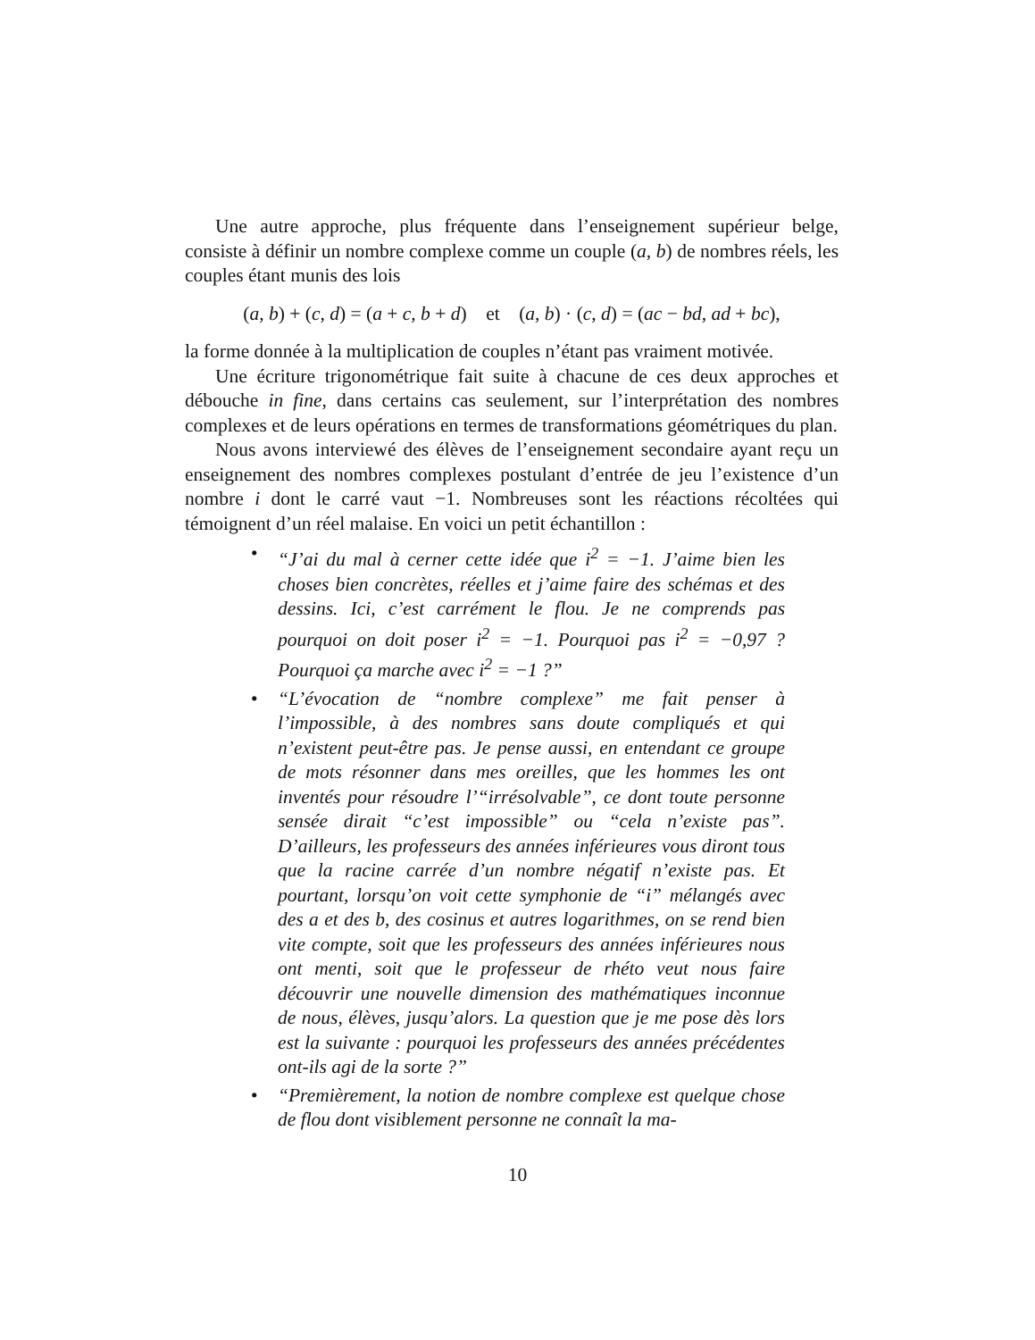Une autre approche, plus fréquente dans l’enseignement supérieur belge, consiste à définir un nombre complexe comme un couple (a, b) de nombres réels, les couples étant munis des lois
(a, b) + (c, d) = (a + c, b + d) et (a, b) · (c, d) = (ac − bd, ad + bc),
la forme donnée à la multiplication de couples n’étant pas vraiment motivée.
Une écriture trigonométrique fait suite à chacune de ces deux approches et débouche in fine, dans certains cas seulement, sur l’interprétation des nombres complexes et de leurs opérations en termes de transformations géométriques du plan.
Nous avons interviewé des élèves de l’enseignement secondaire ayant reçu un enseignement des nombres complexes postulant d’entrée de jeu l’existence d’un nombre i dont le carré vaut −1. Nombreuses sont les réactions récoltées qui témoignent d’un réel malaise. En voici un petit échantillon :
• “J’ai du mal à cerner cette idée que i<sup>2</sup> = −1. J’aime bien les choses bien concrètes, réelles et j’aime faire des schémas et des dessins. Ici, c’est carrément le flou. Je ne comprends pas pourquoi on doit poser i<sup>2</sup> = −1. Pourquoi pas i<sup>2</sup> = −0,97 ? Pourquoi ça marche avec i<sup>2</sup> = −1 ?”
• “L’évocation de “nombre complexe” me fait penser à l’impossible, à des nombres sans doute compliqués et qui n’existent peut-être pas. Je pense aussi, en entendant ce groupe de mots résonner dans mes oreilles, que les hommes les ont inventés pour résoudre l’“irrésolvable”, ce dont toute personne sensée dirait “c’est impossible” ou “cela n’existe pas”. D’ailleurs, les professeurs des années inférieures vous diront tous que la racine carrée d’un nombre négatif n’existe pas. Et pourtant, lorsqu’on voit cette symphonie de “i” mélangés avec des a et des b, des cosinus et autres logarithmes, on se rend bien vite compte, soit que les professeurs des années inférieures nous ont menti, soit que le professeur de rhéto veut nous faire découvrir une nouvelle dimension des mathématiques inconnue de nous, élèves, jusqu’alors. La question que je me pose dès lors est la suivante : pourquoi les professeurs des années précédentes ont-ils agi de la sorte ?”
• “Premièrement, la notion de nombre complexe est quelque chose de flou dont visiblement personne ne connaît la ma-
10